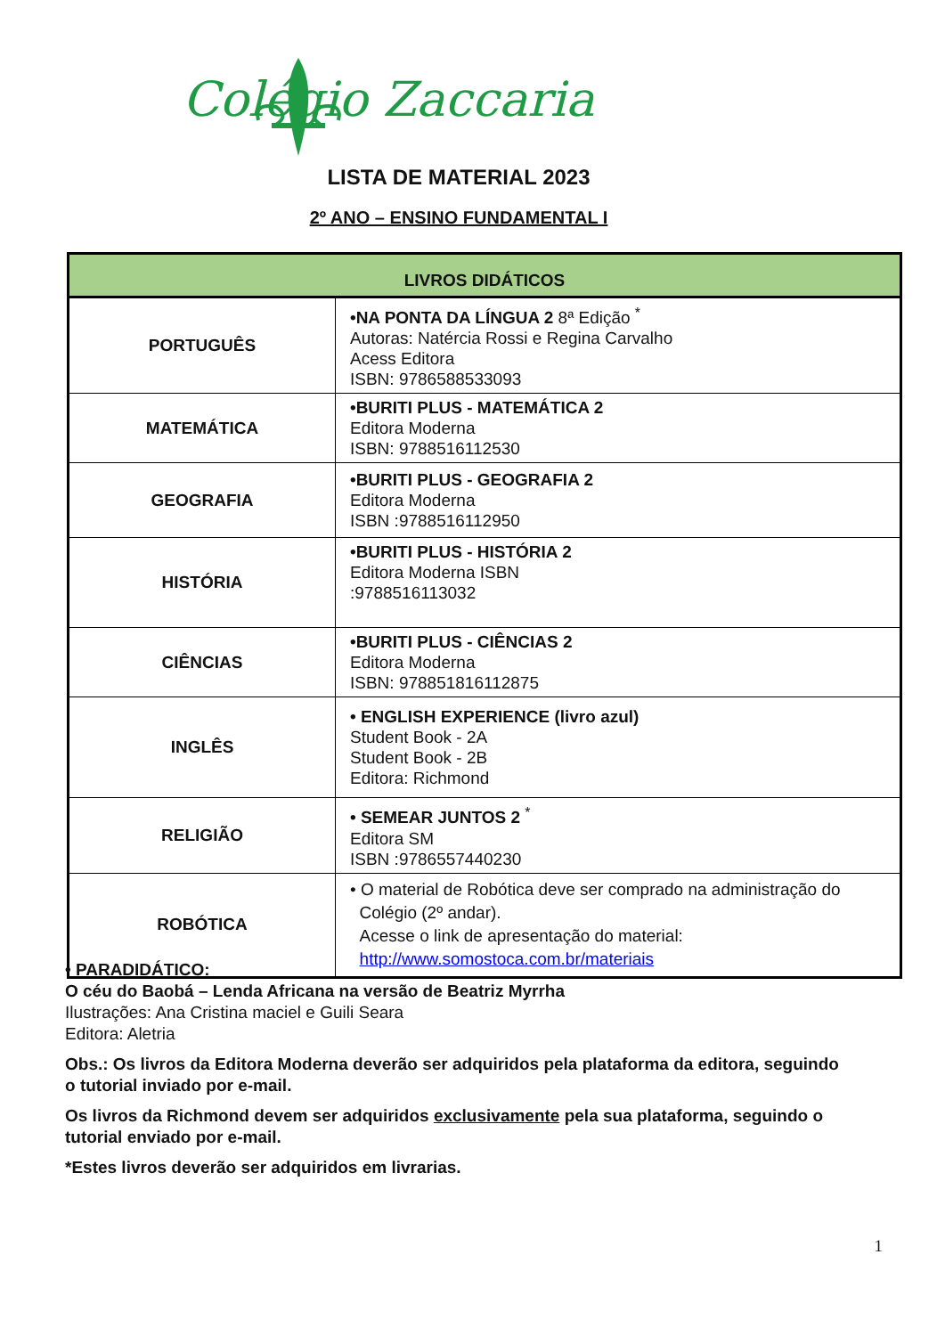Colégio Zaccaria
LISTA DE MATERIAL 2023
2º ANO – ENSINO FUNDAMENTAL I
| LIVROS DIDÁTICOS | |
| --- | --- |
| PORTUGUÊS | •NA PONTA DA LÍNGUA 2 8ª Edição <sup>*</sup> Autoras: Natércia Rossi e Regina Carvalho Acess Editora ISBN: 9786588533093 |
| MATEMÁTICA | •BURITI PLUS - MATEMÁTICA 2 Editora Moderna ISBN: 9788516112530 |
| GEOGRAFIA | •BURITI PLUS - GEOGRAFIA 2 Editora Moderna ISBN :9788516112950 |
| HISTÓRIA | •BURITI PLUS - HISTÓRIA 2 Editora Moderna ISBN :9788516113032 |
| CIÊNCIAS | •BURITI PLUS - CIÊNCIAS 2 Editora Moderna ISBN: 978851816112875 |
| INGLÊS | • ENGLISH EXPERIENCE (livro azul) Student Book - 2A Student Book - 2B Editora: Richmond |
| RELIGIÃO | • SEMEAR JUNTOS 2 <sup>*</sup> Editora SM ISBN :9786557440230 |
| ROBÓTICA | • O material de Robótica deve ser comprado na administração do Colégio (2º andar). Acesse o link de apresentação do material: http://www.somostoca.com.br/materiais |
• PARADIDÁTICO:
O céu do Baobá – Lenda Africana na versão de Beatriz Myrrha
Ilustrações: Ana Cristina maciel e Guili Seara
Editora: Aletria
Obs.: Os livros da Editora Moderna deverão ser adquiridos pela plataforma da editora, seguindo o tutorial inviado por e-mail.
Os livros da Richmond devem ser adquiridos exclusivamente pela sua plataforma, seguindo o tutorial enviado por e-mail.
*Estes livros deverão ser adquiridos em livrarias.
1